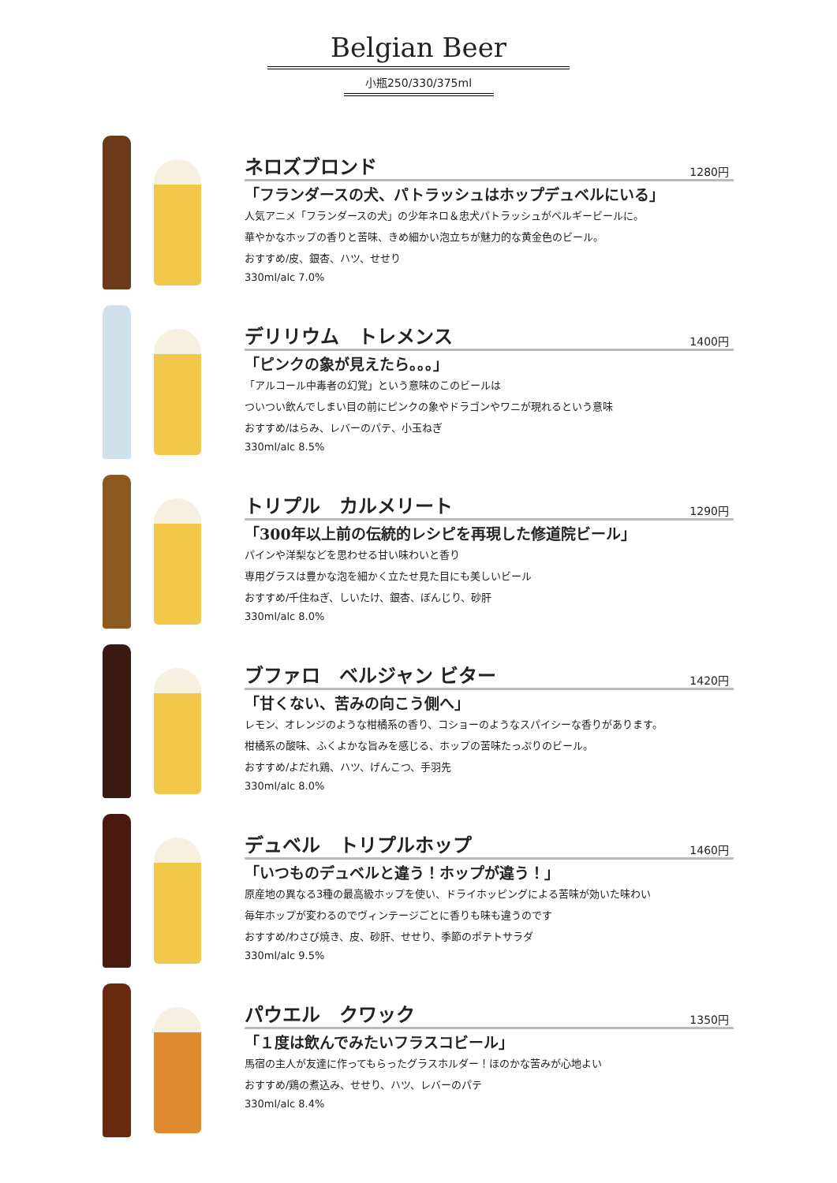Belgian Beer
小瓶250/330/375ml
ネロズブロンド
1280円
「フランダースの犬、パトラッシュはホップデュベルにいる」
人気アニメ「フランダースの犬」の少年ネロ＆忠犬パトラッシュがベルギービールに。
華やかなホップの香りと苦味、きめ細かい泡立ちが魅力的な黄金色のビール。
おすすめ/皮、銀杏、ハツ、せせり
330ml/alc 7.0%
デリリウム　トレメンス
1400円
「ピンクの象が見えたら。。。」
「アルコール中毒者の幻覚」という意味のこのビールは
ついつい飲んでしまい目の前にピンクの象やドラゴンやワニが現れるという意味
おすすめ/はらみ、レバーのパテ、小玉ねぎ
330ml/alc 8.5%
トリプル　カルメリート
1290円
「300年以上前の伝統的レシピを再現した修道院ビール」
パインや洋梨などを思わせる甘い味わいと香り
専用グラスは豊かな泡を細かく立たせ見た目にも美しいビール
おすすめ/千住ねぎ、しいたけ、銀杏、ぼんじり、砂肝
330ml/alc 8.0%
ブファロ　ベルジャン ビター
1420円
「甘くない、苦みの向こう側へ」
レモン、オレンジのような柑橘系の香り、コショーのようなスパイシーな香りがあります。
柑橘系の酸味、ふくよかな旨みを感じる、ホップの苦味たっぷりのビール。
おすすめ/よだれ鶏、ハツ、げんこつ、手羽先
330ml/alc 8.0%
デュベル　トリプルホップ
1460円
「いつものデュベルと違う！ホップが違う！」
原産地の異なる3種の最高級ホップを使い、ドライホッピングによる苦味が効いた味わい
毎年ホップが変わるのでヴィンテージごとに香りも味も違うのです
おすすめ/わさび焼き、皮、砂肝、せせり、季節のポテトサラダ
330ml/alc 9.5%
パウエル　クワック
1350円
「１度は飲んでみたいフラスコビール」
馬宿の主人が友達に作ってもらったグラスホルダー！ほのかな苦みが心地よい
おすすめ/鶏の煮込み、せせり、ハツ、レバーのパテ
330ml/alc 8.4%